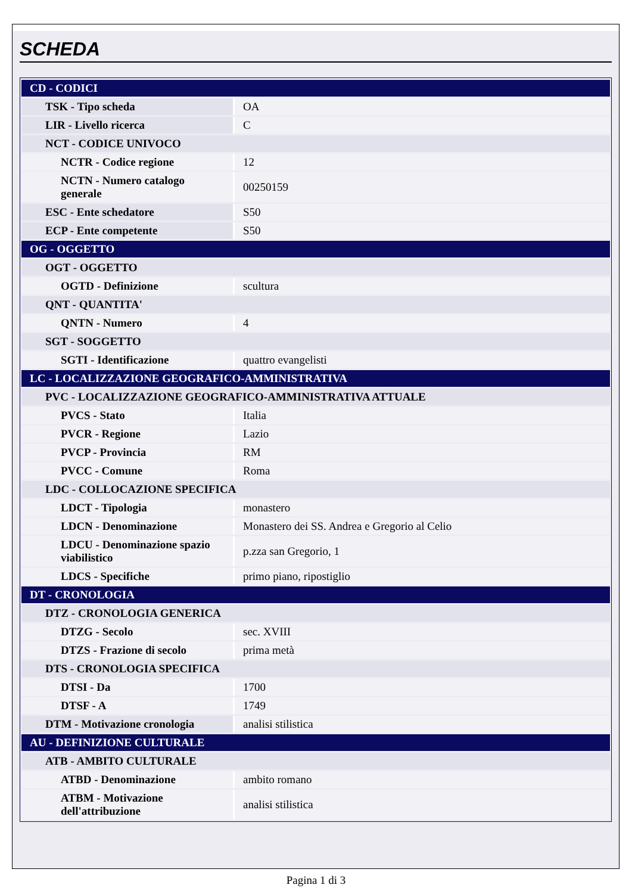SCHEDA
| CD - CODICI | |
| TSK - Tipo scheda | OA |
| LIR - Livello ricerca | C |
| NCT - CODICE UNIVOCO | |
| NCTR - Codice regione | 12 |
| NCTN - Numero catalogo generale | 00250159 |
| ESC - Ente schedatore | S50 |
| ECP - Ente competente | S50 |
| OG - OGGETTO | |
| OGT - OGGETTO | |
| OGTD - Definizione | scultura |
| QNT - QUANTITA' | |
| QNTN - Numero | 4 |
| SGT - SOGGETTO | |
| SGTI - Identificazione | quattro evangelisti |
| LC - LOCALIZZAZIONE GEOGRAFICO-AMMINISTRATIVA | |
| PVC - LOCALIZZAZIONE GEOGRAFICO-AMMINISTRATIVA ATTUALE | |
| PVCS - Stato | Italia |
| PVCR - Regione | Lazio |
| PVCP - Provincia | RM |
| PVCC - Comune | Roma |
| LDC - COLLOCAZIONE SPECIFICA | |
| LDCT - Tipologia | monastero |
| LDCN - Denominazione | Monastero dei SS. Andrea e Gregorio al Celio |
| LDCU - Denominazione spazio viabilistico | p.zza san Gregorio, 1 |
| LDCS - Specifiche | primo piano, ripostiglio |
| DT - CRONOLOGIA | |
| DTZ - CRONOLOGIA GENERICA | |
| DTZG - Secolo | sec. XVIII |
| DTZS - Frazione di secolo | prima metà |
| DTS - CRONOLOGIA SPECIFICA | |
| DTSI - Da | 1700 |
| DTSF - A | 1749 |
| DTM - Motivazione cronologia | analisi stilistica |
| AU - DEFINIZIONE CULTURALE | |
| ATB - AMBITO CULTURALE | |
| ATBD - Denominazione | ambito romano |
| ATBM - Motivazione dell'attribuzione | analisi stilistica |
Pagina 1 di 3